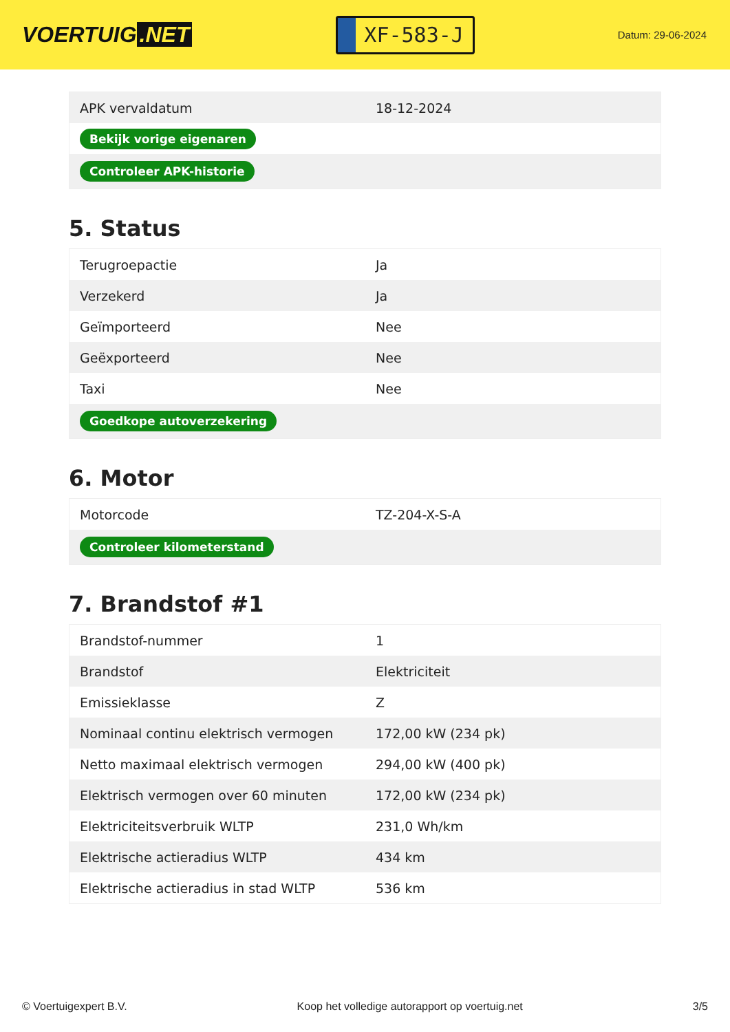VOERTUIG.NET
XF-583-J
Datum: 29-06-2024
| APK vervaldatum | 18-12-2024 |
| Bekijk vorige eigenaren | |
| Controleer APK-historie | |
5. Status
| Terugroepactie | Ja |
| Verzekerd | Ja |
| Geïmporteerd | Nee |
| Geëxporteerd | Nee |
| Taxi | Nee |
| Goedkope autoverzekering | |
6. Motor
| Motorcode | TZ-204-X-S-A |
| Controleer kilometerstand | |
7. Brandstof #1
| Brandstof-nummer | 1 |
| Brandstof | Elektriciteit |
| Emissieklasse | Z |
| Nominaal continu elektrisch vermogen | 172,00 kW (234 pk) |
| Netto maximaal elektrisch vermogen | 294,00 kW (400 pk) |
| Elektrisch vermogen over 60 minuten | 172,00 kW (234 pk) |
| Elektriciteitsverbruik WLTP | 231,0 Wh/km |
| Elektrische actieradius WLTP | 434 km |
| Elektrische actieradius in stad WLTP | 536 km |
© Voertuigexpert B.V. Koop het volledige autorapport op voertuig.net 3/5